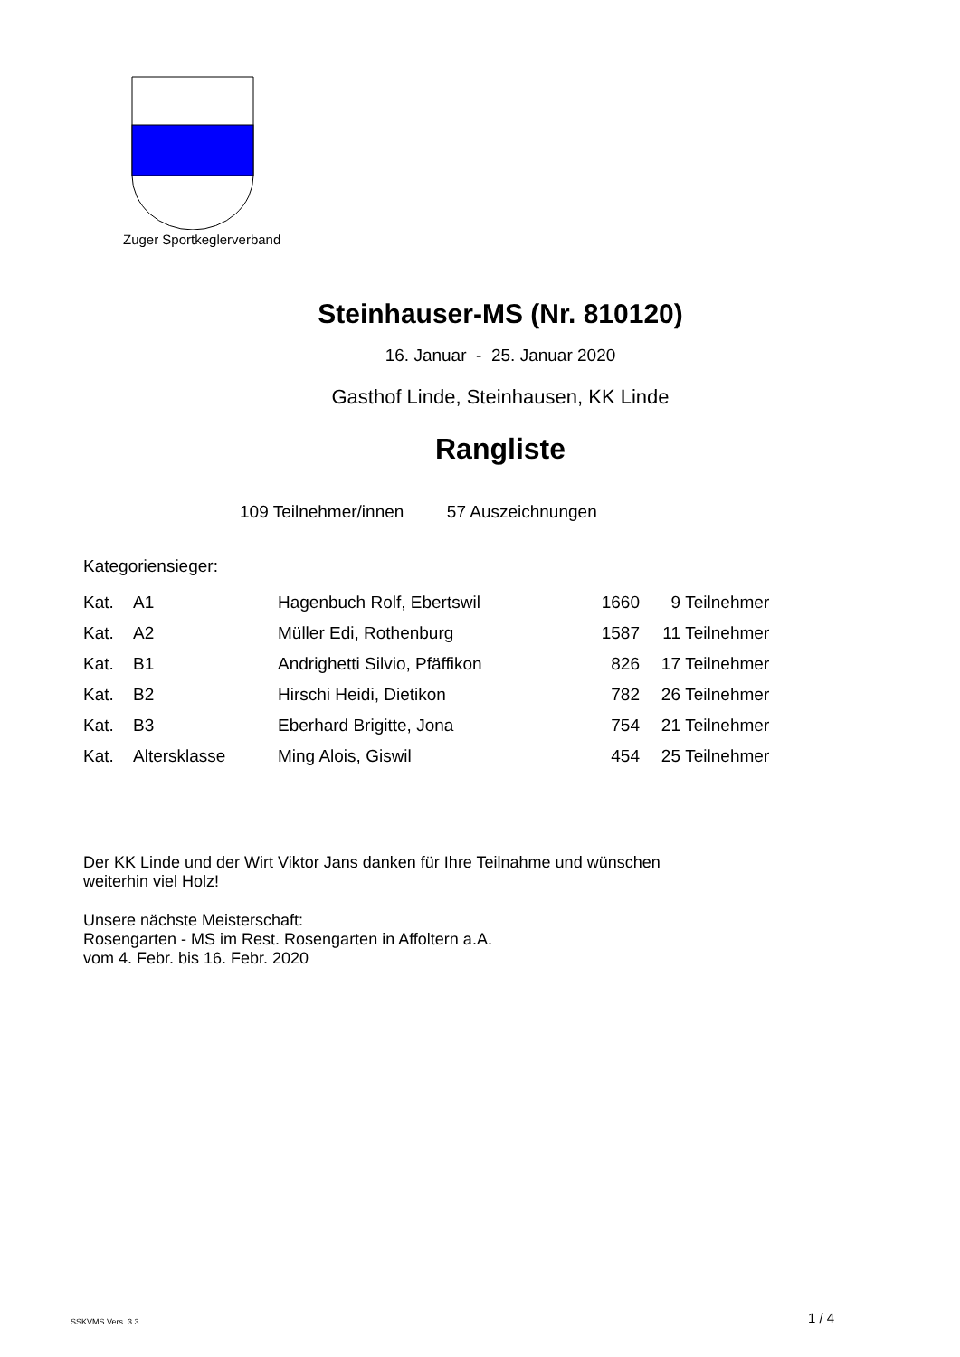Zuger Sportkeglerverband
Steinhauser-MS (Nr. 810120)
16. Januar - 25. Januar 2020
Gasthof Linde, Steinhausen, KK Linde
Rangliste
109 Teilnehmer/innen 57 Auszeichnungen
Kategoriensieger:
| Kat. | A1 | Hagenbuch Rolf, Ebertswil | 1660 | 9 | Teilnehmer |
| Kat. | A2 | Müller Edi, Rothenburg | 1587 | 11 | Teilnehmer |
| Kat. | B1 | Andrighetti Silvio, Pfäffikon | 826 | 17 | Teilnehmer |
| Kat. | B2 | Hirschi Heidi, Dietikon | 782 | 26 | Teilnehmer |
| Kat. | B3 | Eberhard Brigitte, Jona | 754 | 21 | Teilnehmer |
| Kat. | Altersklasse | Ming Alois, Giswil | 454 | 25 | Teilnehmer |
Der KK Linde und der Wirt Viktor Jans danken für Ihre Teilnahme und wünschen
weiterhin viel Holz!
Unsere nächste Meisterschaft:
Rosengarten - MS im Rest. Rosengarten in Affoltern a.A.
vom 4. Febr. bis 16. Febr. 2020
SSKVMS Vers. 3.3 1 / 4